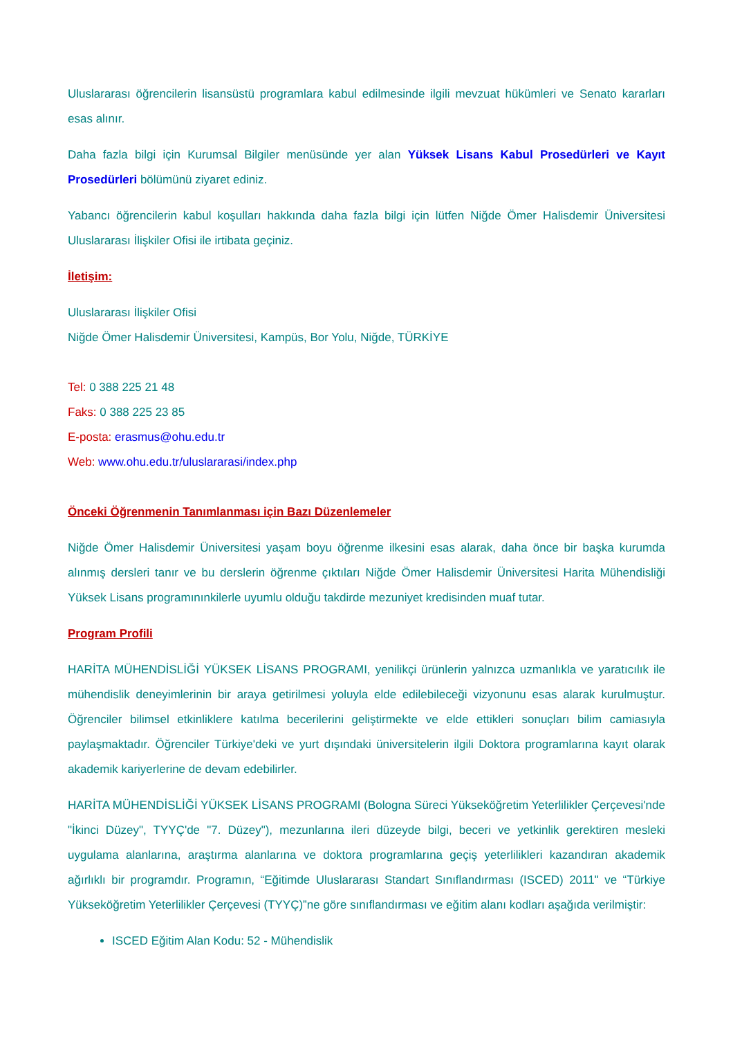Uluslararası öğrencilerin lisansüstü programlara kabul edilmesinde ilgili mevzuat hükümleri ve Senato kararları esas alınır.
Daha fazla bilgi için Kurumsal Bilgiler menüsünde yer alan Yüksek Lisans Kabul Prosedürleri ve Kayıt Prosedürleri bölümünü ziyaret ediniz.
Yabancı öğrencilerin kabul koşulları hakkında daha fazla bilgi için lütfen Niğde Ömer Halisdemir Üniversitesi Uluslararası İlişkiler Ofisi ile irtibata geçiniz.
İletişim:
Uluslararası İlişkiler Ofisi
Niğde Ömer Halisdemir Üniversitesi, Kampüs, Bor Yolu, Niğde, TÜRKİYE
Tel: 0 388 225 21 48
Faks: 0 388 225 23 85
E-posta: erasmus@ohu.edu.tr
Web: www.ohu.edu.tr/uluslararasi/index.php
Önceki Öğrenmenin Tanımlanması için Bazı Düzenlemeler
Niğde Ömer Halisdemir Üniversitesi yaşam boyu öğrenme ilkesini esas alarak, daha önce bir başka kurumda alınmış dersleri tanır ve bu derslerin öğrenme çıktıları Niğde Ömer Halisdemir Üniversitesi Harita Mühendisliği Yüksek Lisans programınınkilerle uyumlu olduğu takdirde mezuniyet kredisinden muaf tutar.
Program Profili
HARİTA MÜHENDİSLİĞİ YÜKSEK LİSANS PROGRAMI, yenilikçi ürünlerin yalnızca uzmanlıkla ve yaratıcılık ile mühendislik deneyimlerinin bir araya getirilmesi yoluyla elde edilebileceği vizyonunu esas alarak kurulmuştur. Öğrenciler bilimsel etkinliklere katılma becerilerini geliştirmekte ve elde ettikleri sonuçları bilim camiasıyla paylaşmaktadır. Öğrenciler Türkiye'deki ve yurt dışındaki üniversitelerin ilgili Doktora programlarına kayıt olarak akademik kariyerlerine de devam edebilirler.
HARİTA MÜHENDİSLİĞİ YÜKSEK LİSANS PROGRAMI (Bologna Süreci Yükseköğretim Yeterlilikler Çerçevesi'nde "İkinci Düzey", TYYÇ'de "7. Düzey"), mezunlarına ileri düzeyde bilgi, beceri ve yetkinlik gerektiren mesleki uygulama alanlarına, araştırma alanlarına ve doktora programlarına geçiş yeterlilikleri kazandıran akademik ağırlıklı bir programdır. Programın, “Eğitimde Uluslararası Standart Sınıflandırması (ISCED) 2011" ve “Türkiye Yükseköğretim Yeterlilikler Çerçevesi (TYYÇ)”ne göre sınıflandırması ve eğitim alanı kodları aşağıda verilmiştir:
ISCED Eğitim Alan Kodu: 52 - Mühendislik